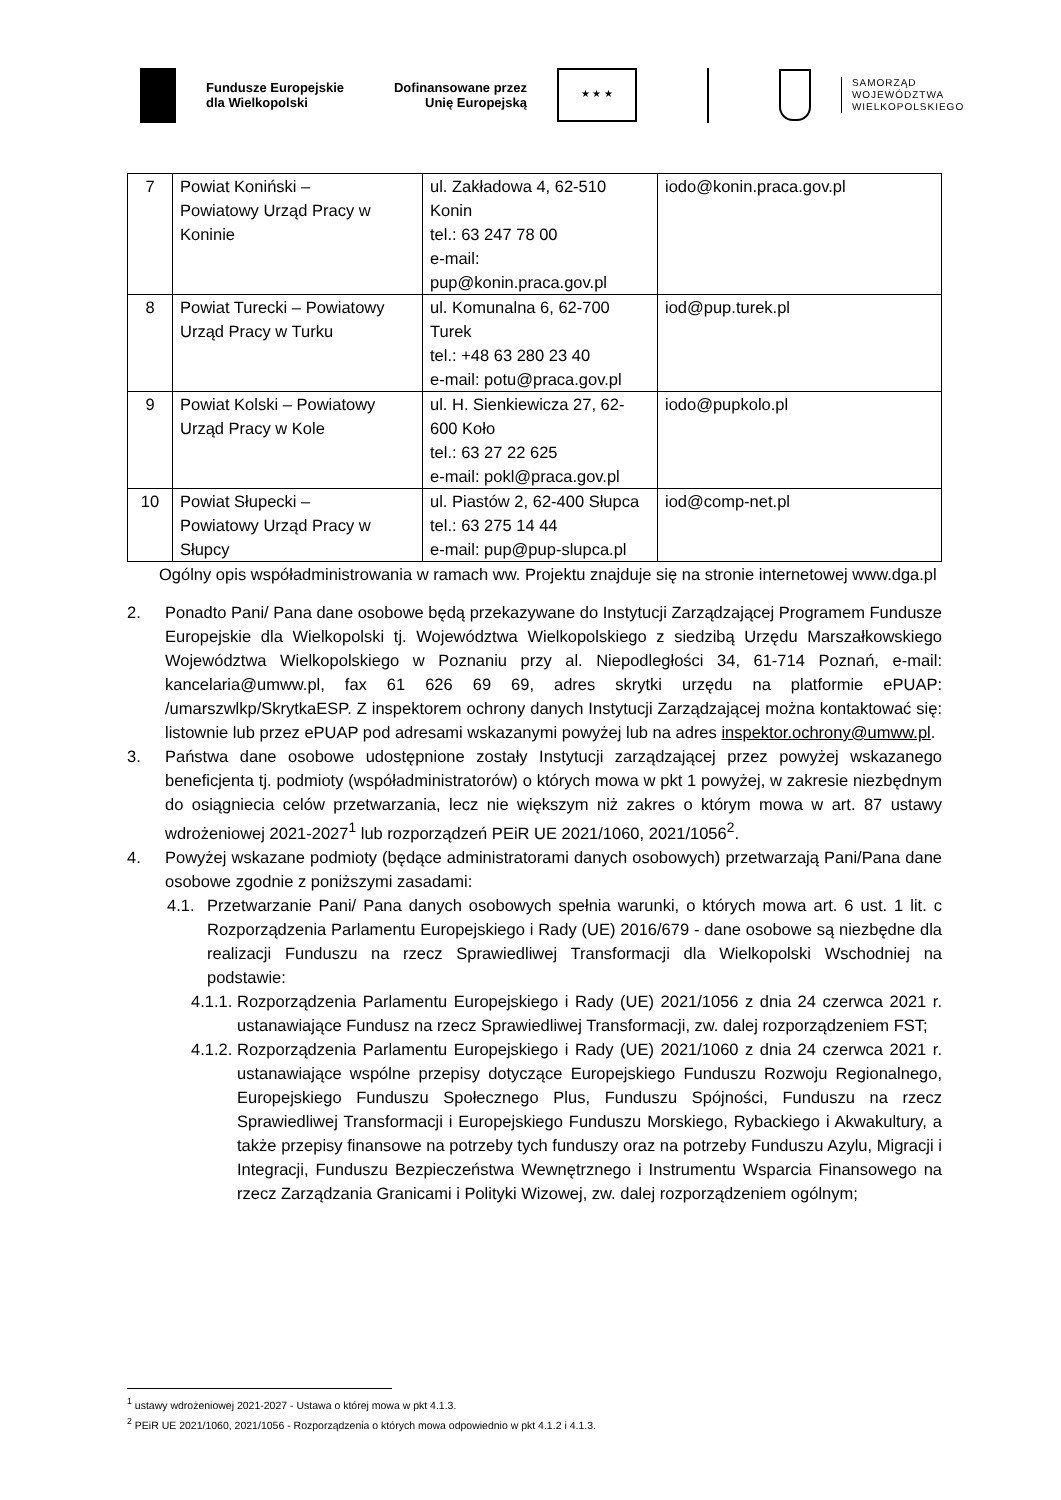Fundusze Europejskie
dla Wielkopolski
Dofinansowane przez
Unię Europejską
★ ★ ★
SAMORZĄD
WOJEWÓDZTWA
WIELKOPOLSKIEGO
| 7 | Powiat Koniński – Powiatowy Urząd Pracy w Koninie | ul. Zakładowa 4, 62-510 Konin tel.: 63 247 78 00 e-mail: pup@konin.praca.gov.pl | iodo@konin.praca.gov.pl |
| 8 | Powiat Turecki – Powiatowy Urząd Pracy w Turku | ul. Komunalna 6, 62-700 Turek tel.: +48 63 280 23 40 e-mail: potu@praca.gov.pl | iod@pup.turek.pl |
| 9 | Powiat Kolski – Powiatowy Urząd Pracy w Kole | ul. H. Sienkiewicza 27, 62-600 Koło tel.: 63 27 22 625 e-mail: pokl@praca.gov.pl | iodo@pupkolo.pl |
| 10 | Powiat Słupecki – Powiatowy Urząd Pracy w Słupcy | ul. Piastów 2, 62-400 Słupca tel.: 63 275 14 44 e-mail: pup@pup-slupca.pl | iod@comp-net.pl |
Ogólny opis współadministrowania w ramach ww. Projektu znajduje się na stronie internetowej www.dga.pl
2. Ponadto Pani/ Pana dane osobowe będą przekazywane do Instytucji Zarządzającej Programem Fundusze Europejskie dla Wielkopolski tj. Województwa Wielkopolskiego z siedzibą Urzędu Marszałkowskiego Województwa Wielkopolskiego w Poznaniu przy al. Niepodległości 34, 61-714 Poznań, e-mail: kancelaria@umww.pl, fax 61 626 69 69, adres skrytki urzędu na platformie ePUAP: /umarszwlkp/SkrytkaESP. Z inspektorem ochrony danych Instytucji Zarządzającej można kontaktować się: listownie lub przez ePUAP pod adresami wskazanymi powyżej lub na adres inspektor.ochrony@umww.pl.
3. Państwa dane osobowe udostępnione zostały Instytucji zarządzającej przez powyżej wskazanego beneficjenta tj. podmioty (współadministratorów) o których mowa w pkt 1 powyżej, w zakresie niezbędnym do osiągniecia celów przetwarzania, lecz nie większym niż zakres o którym mowa w art. 87 ustawy wdrożeniowej 2021-2027<sup>1</sup> lub rozporządzeń PEiR UE 2021/1060, 2021/1056<sup>2</sup>.
4. Powyżej wskazane podmioty (będące administratorami danych osobowych) przetwarzają Pani/Pana dane osobowe zgodnie z poniższymi zasadami:
4.1. Przetwarzanie Pani/ Pana danych osobowych spełnia warunki, o których mowa art. 6 ust. 1 lit. c Rozporządzenia Parlamentu Europejskiego i Rady (UE) 2016/679 - dane osobowe są niezbędne dla realizacji Funduszu na rzecz Sprawiedliwej Transformacji dla Wielkopolski Wschodniej na podstawie:
4.1.1.
Rozporządzenia Parlamentu Europejskiego i Rady (UE) 2021/1056 z dnia 24 czerwca 2021 r. ustanawiające Fundusz na rzecz Sprawiedliwej Transformacji, zw. dalej rozporządzeniem FST;
4.1.2.
Rozporządzenia Parlamentu Europejskiego i Rady (UE) 2021/1060 z dnia 24 czerwca 2021 r. ustanawiające wspólne przepisy dotyczące Europejskiego Funduszu Rozwoju Regionalnego, Europejskiego Funduszu Społecznego Plus, Funduszu Spójności, Funduszu na rzecz Sprawiedliwej Transformacji i Europejskiego Funduszu Morskiego, Rybackiego i Akwakultury, a także przepisy finansowe na potrzeby tych funduszy oraz na potrzeby Funduszu Azylu, Migracji i Integracji, Funduszu Bezpieczeństwa Wewnętrznego i Instrumentu Wsparcia Finansowego na rzecz Zarządzania Granicami i Polityki Wizowej, zw. dalej rozporządzeniem ogólnym;
<sup>1</sup> ustawy wdrożeniowej 2021-2027 - Ustawa o której mowa w pkt 4.1.3.
<sup>2</sup> PEiR UE 2021/1060, 2021/1056 - Rozporządzenia o których mowa odpowiednio w pkt 4.1.2 i 4.1.3.